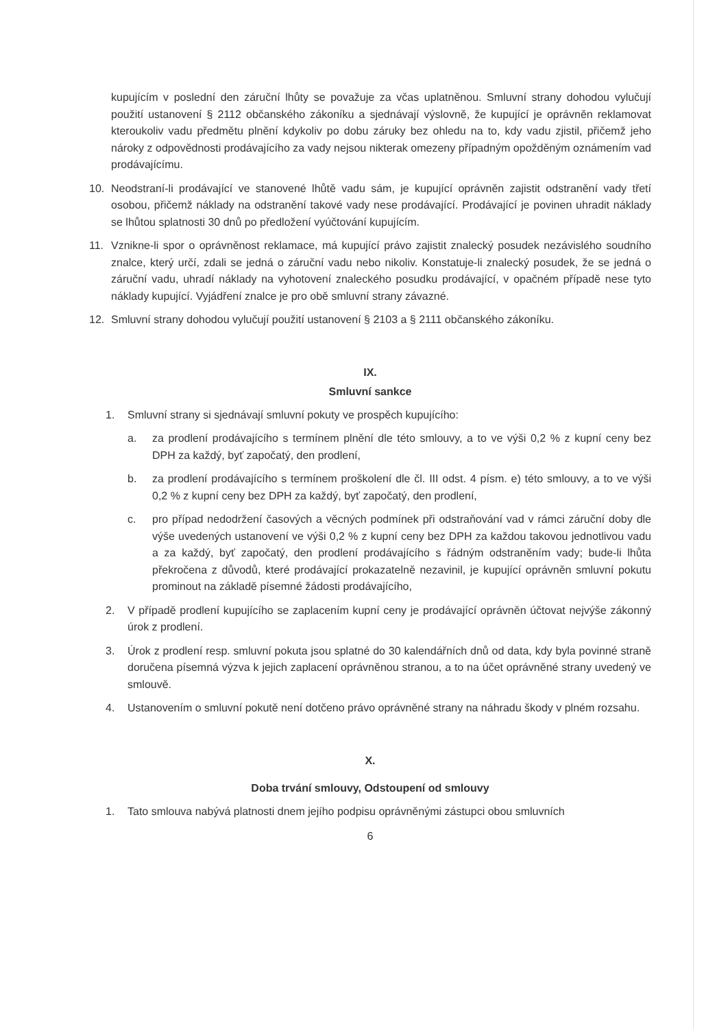kupujícím v poslední den záruční lhůty se považuje za včas uplatněnou. Smluvní strany dohodou vylučují použití ustanovení § 2112 občanského zákoníku a sjednávají výslovně, že kupující je oprávněn reklamovat kteroukoliv vadu předmětu plnění kdykoliv po dobu záruky bez ohledu na to, kdy vadu zjistil, přičemž jeho nároky z odpovědnosti prodávajícího za vady nejsou nikterak omezeny případným opožděným oznámením vad prodávajícímu.
10. Neodstraní-li prodávající ve stanovené lhůtě vadu sám, je kupující oprávněn zajistit odstranění vady třetí osobou, přičemž náklady na odstranění takové vady nese prodávající. Prodávající je povinen uhradit náklady se lhůtou splatnosti 30 dnů po předložení vyúčtování kupujícím.
11. Vznikne-li spor o oprávněnost reklamace, má kupující právo zajistit znalecký posudek nezávislého soudního znalce, který určí, zdali se jedná o záruční vadu nebo nikoliv. Konstatuje-li znalecký posudek, že se jedná o záruční vadu, uhradí náklady na vyhotovení znaleckého posudku prodávající, v opačném případě nese tyto náklady kupující. Vyjádření znalce je pro obě smluvní strany závazné.
12. Smluvní strany dohodou vylučují použití ustanovení § 2103 a § 2111 občanského zákoníku.
IX.
Smluvní sankce
1. Smluvní strany si sjednávají smluvní pokuty ve prospěch kupujícího:
a. za prodlení prodávajícího s termínem plnění dle této smlouvy, a to ve výši 0,2 % z kupní ceny bez DPH za každý, byť započatý, den prodlení,
b. za prodlení prodávajícího s termínem proškolení dle čl. III odst. 4 písm. e) této smlouvy, a to ve výši 0,2 % z kupní ceny bez DPH za každý, byť započatý, den prodlení,
c. pro případ nedodržení časových a věcných podmínek při odstraňování vad v rámci záruční doby dle výše uvedených ustanovení ve výši 0,2 % z kupní ceny bez DPH za každou takovou jednotlivou vadu a za každý, byť započatý, den prodlení prodávajícího s řádným odstraněním vady; bude-li lhůta překročena z důvodů, které prodávající prokazatelně nezavinil, je kupující oprávněn smluvní pokutu prominout na základě písemné žádosti prodávajícího,
2. V případě prodlení kupujícího se zaplacením kupní ceny je prodávající oprávněn účtovat nejvýše zákonný úrok z prodlení.
3. Úrok z prodlení resp. smluvní pokuta jsou splatné do 30 kalendářních dnů od data, kdy byla povinné straně doručena písemná výzva k jejich zaplacení oprávněnou stranou, a to na účet oprávněné strany uvedený ve smlouvě.
4. Ustanovením o smluvní pokutě není dotčeno právo oprávněné strany na náhradu škody v plném rozsahu.
X.
Doba trvání smlouvy, Odstoupení od smlouvy
1. Tato smlouva nabývá platnosti dnem jejího podpisu oprávněnými zástupci obou smluvních
6